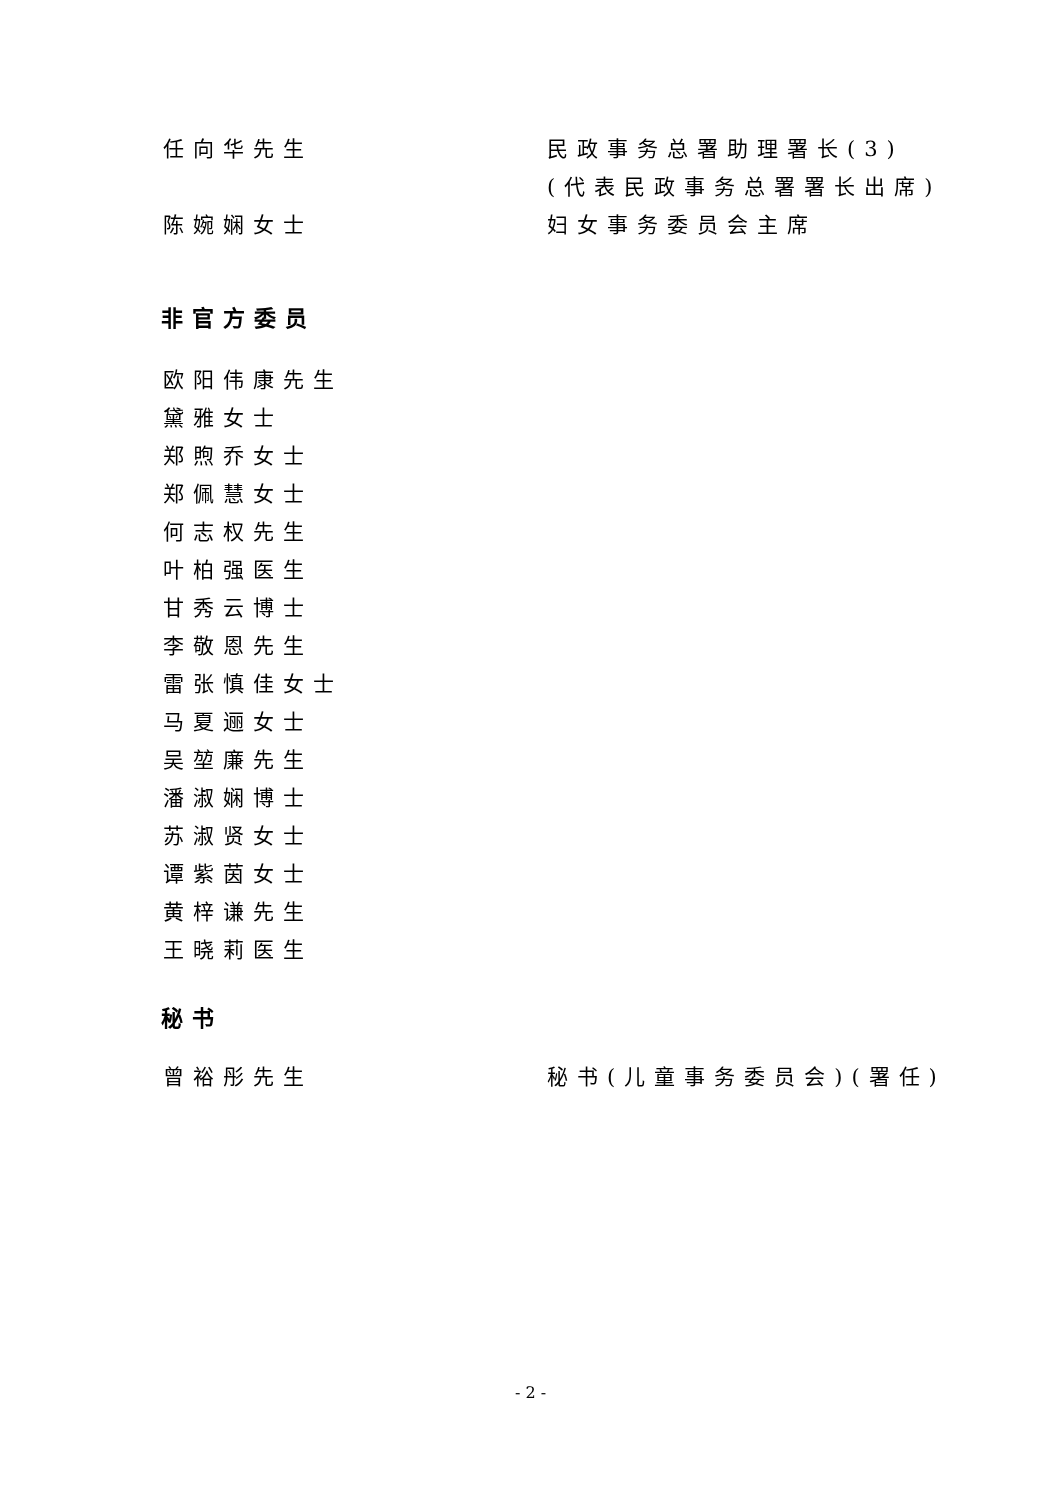任向华先生 民政事务总署助理署长(3)
(代表民政事务总署署长出席)
陈婉娴女士 妇女事务委员会主席
非官方委员
欧阳伟康先生
黛雅女士
郑煦乔女士
郑佩慧女士
何志权先生
叶柏强医生
甘秀云博士
李敬恩先生
雷张慎佳女士
马夏逦女士
吴堃廉先生
潘淑娴博士
苏淑贤女士
谭紫茵女士
黄梓谦先生
王晓莉医生
秘书
曾裕彤先生 秘书(儿童事务委员会)(署任)
- 2 -